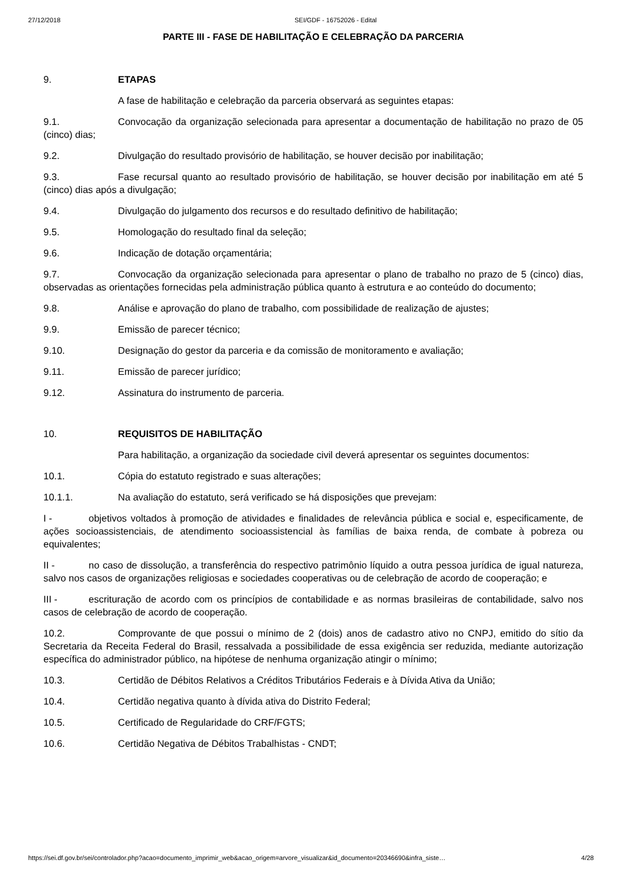27/12/2018 SEI/GDF - 16752026 - Edital
PARTE III - FASE DE HABILITAÇÃO E CELEBRAÇÃO DA PARCERIA
9. ETAPAS
A fase de habilitação e celebração da parceria observará as seguintes etapas:
9.1. Convocação da organização selecionada para apresentar a documentação de habilitação no prazo de 05 (cinco) dias;
9.2. Divulgação do resultado provisório de habilitação, se houver decisão por inabilitação;
9.3. Fase recursal quanto ao resultado provisório de habilitação, se houver decisão por inabilitação em até 5 (cinco) dias após a divulgação;
9.4. Divulgação do julgamento dos recursos e do resultado definitivo de habilitação;
9.5. Homologação do resultado final da seleção;
9.6. Indicação de dotação orçamentária;
9.7. Convocação da organização selecionada para apresentar o plano de trabalho no prazo de 5 (cinco) dias, observadas as orientações fornecidas pela administração pública quanto à estrutura e ao conteúdo do documento;
9.8. Análise e aprovação do plano de trabalho, com possibilidade de realização de ajustes;
9.9. Emissão de parecer técnico;
9.10. Designação do gestor da parceria e da comissão de monitoramento e avaliação;
9.11. Emissão de parecer jurídico;
9.12. Assinatura do instrumento de parceria.
10. REQUISITOS DE HABILITAÇÃO
Para habilitação, a organização da sociedade civil deverá apresentar os seguintes documentos:
10.1. Cópia do estatuto registrado e suas alterações;
10.1.1. Na avaliação do estatuto, será verificado se há disposições que prevejam:
I - objetivos voltados à promoção de atividades e finalidades de relevância pública e social e, especificamente, de ações socioassistenciais, de atendimento socioassistencial às famílias de baixa renda, de combate à pobreza ou equivalentes;
II - no caso de dissolução, a transferência do respectivo patrimônio líquido a outra pessoa jurídica de igual natureza, salvo nos casos de organizações religiosas e sociedades cooperativas ou de celebração de acordo de cooperação; e
III - escrituração de acordo com os princípios de contabilidade e as normas brasileiras de contabilidade, salvo nos casos de celebração de acordo de cooperação.
10.2. Comprovante de que possui o mínimo de 2 (dois) anos de cadastro ativo no CNPJ, emitido do sítio da Secretaria da Receita Federal do Brasil, ressalvada a possibilidade de essa exigência ser reduzida, mediante autorização específica do administrador público, na hipótese de nenhuma organização atingir o mínimo;
10.3. Certidão de Débitos Relativos a Créditos Tributários Federais e à Dívida Ativa da União;
10.4. Certidão negativa quanto à dívida ativa do Distrito Federal;
10.5. Certificado de Regularidade do CRF/FGTS;
10.6. Certidão Negativa de Débitos Trabalhistas - CNDT;
https://sei.df.gov.br/sei/controlador.php?acao=documento_imprimir_web&acao_origem=arvore_visualizar&id_documento=20346690&infra_siste… 4/28